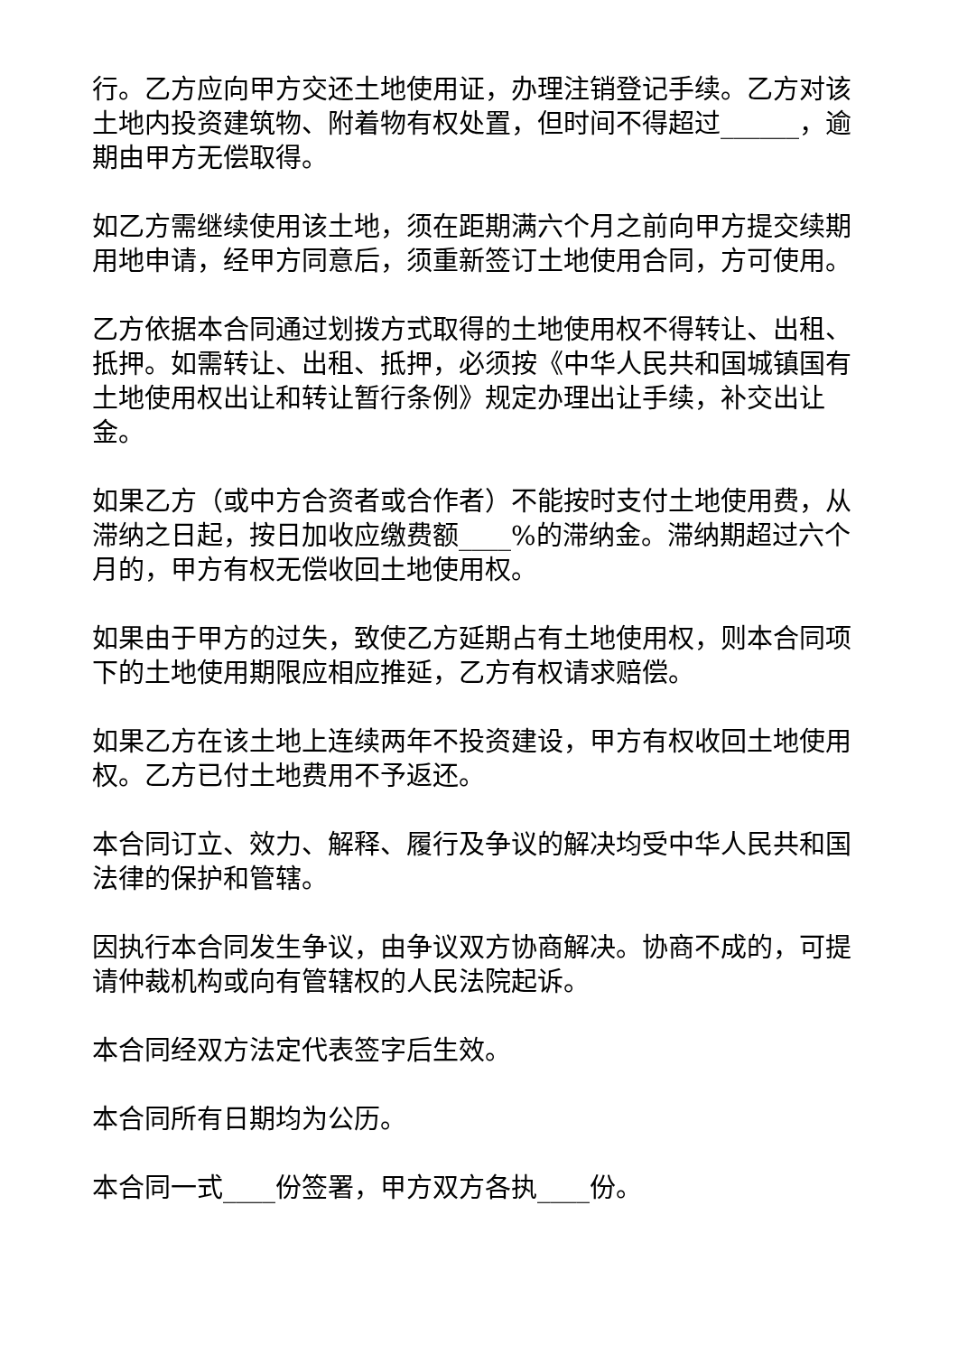行。乙方应向甲方交还土地使用证，办理注销登记手续。乙方对该土地内投资建筑物、附着物有权处置，但时间不得超过______，逾期由甲方无偿取得。
如乙方需继续使用该土地，须在距期满六个月之前向甲方提交续期用地申请，经甲方同意后，须重新签订土地使用合同，方可使用。
乙方依据本合同通过划拨方式取得的土地使用权不得转让、出租、抵押。如需转让、出租、抵押，必须按《中华人民共和国城镇国有土地使用权出让和转让暂行条例》规定办理出让手续，补交出让金。
如果乙方（或中方合资者或合作者）不能按时支付土地使用费，从滞纳之日起，按日加收应缴费额____%的滞纳金。滞纳期超过六个月的，甲方有权无偿收回土地使用权。
如果由于甲方的过失，致使乙方延期占有土地使用权，则本合同项下的土地使用期限应相应推延，乙方有权请求赔偿。
如果乙方在该土地上连续两年不投资建设，甲方有权收回土地使用权。乙方已付土地费用不予返还。
本合同订立、效力、解释、履行及争议的解决均受中华人民共和国法律的保护和管辖。
因执行本合同发生争议，由争议双方协商解决。协商不成的，可提请仲裁机构或向有管辖权的人民法院起诉。
本合同经双方法定代表签字后生效。
本合同所有日期均为公历。
本合同一式____份签署，甲方双方各执____份。